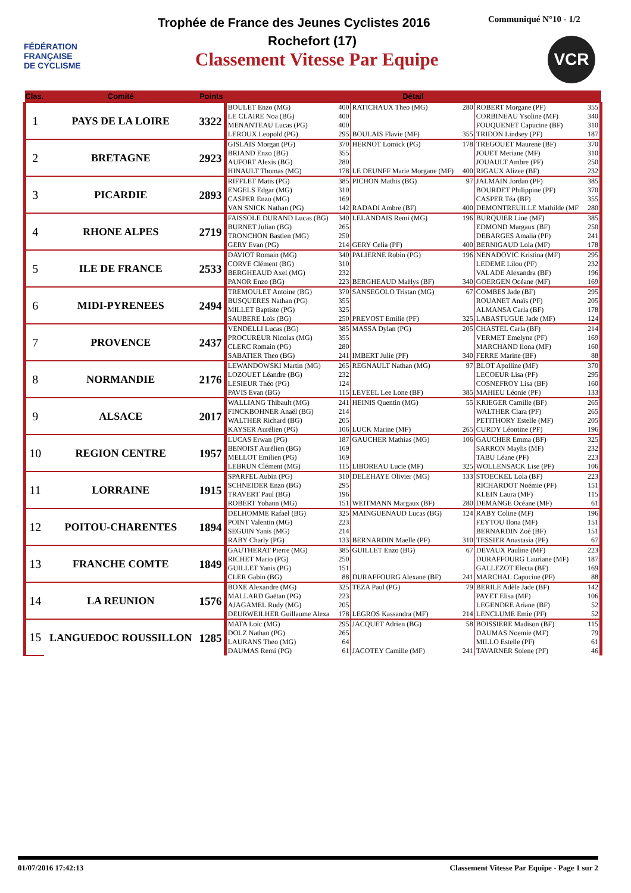FÉDÉRATION
FRANÇAISE
DE CYCLISME
Trophée de France des Jeunes Cyclistes 2016
Communiqué N°10 - 1/2
Rochefort (17)
Classement Vitesse Par Equipe
VCR
| Clas. | Comité | Points | Détail | | | | | |
| --- | --- | --- | --- | --- | --- | --- | --- | --- |
| 1 | PAYS DE LA LOIRE | 3322 | BOULET Enzo (MG) | 400 | RATICHAUX Theo (MG) | 280 | ROBERT Morgane (PF) | 355 |
| | | | LE CLAIRE Noa (BG) | 400 | | | CORBINEAU Ysoline (MF) | 340 |
| | | | MENANTEAU Lucas (PG) | 400 | | | FOUQUENET Capucine (BF) | 310 |
| | | | LEROUX Leopold (PG) | 295 | BOULAIS Flavie (MF) | 355 | TRIDON Lindsey (PF) | 187 |
| 2 | BRETAGNE | 2923 | GISLAIS Morgan (PG) | 370 | HERNOT Lomick (PG) | 178 | TREGOUET Maurene (BF) | 370 |
| | | | BRIAND Enzo (BG) | 355 | | | JOUET Meriane (MF) | 310 |
| | | | AUFORT Alexis (BG) | 280 | | | JOUAULT Ambre (PF) | 250 |
| | | | HINAULT Thomas (MG) | 178 | LE DEUNFF Marie Morgane (MF) | 400 | RIGAUX Alizee (BF) | 232 |
| 3 | PICARDIE | 2893 | RIFFLET Matis (PG) | 385 | PICHON Mathis (BG) | 97 | JALMAIN Jordan (PF) | 385 |
| | | | ENGELS Edgar (MG) | 310 | | | BOURDET Philippine (PF) | 370 |
| | | | CASPER Enzo (MG) | 169 | | | CASPER Téa (BF) | 355 |
| | | | VAN SNICK Nathan (PG) | 142 | RADADI Ambre (BF) | 400 | DEMONTREUILLE Mathilde (MF | 280 |
| 4 | RHONE ALPES | 2719 | FAISSOLE DURAND Lucas (BG) | 340 | LELANDAIS Remi (MG) | 196 | BURQUIER Line (MF) | 385 |
| | | | BURNET Julian (BG) | 265 | | | EDMOND Margaux (BF) | 250 |
| | | | TRONCHON Bastien (MG) | 250 | | | DEBARGES Amalia (PF) | 241 |
| | | | GERY Evan (PG) | 214 | GERY Celia (PF) | 400 | BERNIGAUD Lola (MF) | 178 |
| 5 | ILE DE FRANCE | 2533 | DAVIOT Romain (MG) | 340 | PALIERNE Robin (PG) | 196 | NENADOVIC Kristina (MF) | 295 |
| | | | CORVE Clément (BG) | 310 | | | LEDEME Lilou (PF) | 232 |
| | | | BERGHEAUD Axel (MG) | 232 | | | VALADE Alexandra (BF) | 196 |
| | | | PANOR Enzo (BG) | 223 | BERGHEAUD Maëlys (BF) | 340 | GOERGEN Océane (MF) | 169 |
| 6 | MIDI-PYRENEES | 2494 | TREMOULET Antoine (BG) | 370 | SANSEGOLO Tristan (MG) | 67 | COMBES Jade (BF) | 295 |
| | | | BUSQUERES Nathan (PG) | 355 | | | ROUANET Anaïs (PF) | 205 |
| | | | MILLET Baptiste (PG) | 325 | | | ALMANSA Carla (BF) | 178 |
| | | | SAUBERE Loïs (BG) | 250 | PREVOST Emilie (PF) | 325 | LABASTUGUE Jade (MF) | 124 |
| 7 | PROVENCE | 2437 | VENDELLI Lucas (BG) | 385 | MASSA Dylan (PG) | 205 | CHASTEL Carla (BF) | 214 |
| | | | PROCUREUR Nicolas (MG) | 355 | | | VERMET Emelyne (PF) | 169 |
| | | | CLERC Romain (PG) | 280 | | | MARCHAND Ilona (MF) | 160 |
| | | | SABATIER Theo (BG) | 241 | IMBERT Julie (PF) | 340 | FERRE Marine (BF) | 88 |
| 8 | NORMANDIE | 2176 | LEWANDOWSKI Martin (MG) | 265 | REGNAULT Nathan (MG) | 97 | BLOT Apolline (MF) | 370 |
| | | | LOZOUET Léandre (BG) | 232 | | | LECOEUR Lisa (PF) | 295 |
| | | | LESIEUR Théo (PG) | 124 | | | COSNEFROY Lisa (BF) | 160 |
| | | | PAVIS Evan (BG) | 115 | LEVEEL Lee Lone (BF) | 385 | MAHIEU Léonie (PF) | 133 |
| 9 | ALSACE | 2017 | WALLIANG Thibault (MG) | 241 | HEINIS Quentin (MG) | 55 | KRIEGER Camille (BF) | 265 |
| | | | FINCKBOHNER Anaël (BG) | 214 | | | WALTHER Clara (PF) | 265 |
| | | | WALTHER Richard (BG) | 205 | | | PETITHORY Estelle (MF) | 205 |
| | | | KAYSER Aurélien (PG) | 106 | LUCK Marine (MF) | 265 | CURDY Léontine (PF) | 196 |
| 10 | REGION CENTRE | 1957 | LUCAS Erwan (PG) | 187 | GAUCHER Mathias (MG) | 106 | GAUCHER Emma (BF) | 325 |
| | | | BENOIST Aurélien (BG) | 169 | | | SARRON Maylis (MF) | 232 |
| | | | MELLOT Emilien (PG) | 169 | | | TABU Léane (PF) | 223 |
| | | | LEBRUN Clément (MG) | 115 | LIBOREAU Lucie (MF) | 325 | WOLLENSACK Lise (PF) | 106 |
| 11 | LORRAINE | 1915 | SPARFEL Aubin (PG) | 310 | DELEHAYE Olivier (MG) | 133 | STOECKEL Lola (BF) | 223 |
| | | | SCHNEIDER Enzo (BG) | 295 | | | RICHARDOT Noémie (PF) | 151 |
| | | | TRAVERT Paul (BG) | 196 | | | KLEIN Laura (MF) | 115 |
| | | | ROBERT Yohann (MG) | 151 | WEITMANN Margaux (BF) | 280 | DEMANGE Océane (MF) | 61 |
| 12 | POITOU-CHARENTES | 1894 | DELHOMME Rafael (BG) | 325 | MAINGUENAUD Lucas (BG) | 124 | RABY Coline (MF) | 196 |
| | | | POINT Valentin (MG) | 223 | | | FEYTOU Ilona (MF) | 151 |
| | | | SEGUIN Yanis (MG) | 214 | | | BERNARDIN Zoé (BF) | 151 |
| | | | RABY Charly (PG) | 133 | BERNARDIN Maelle (PF) | 310 | TESSIER Anastasia (PF) | 67 |
| 13 | FRANCHE COMTE | 1849 | GAUTHERAT Pierre (MG) | 385 | GUILLET Enzo (BG) | 67 | DEVAUX Pauline (MF) | 223 |
| | | | RICHET Mario (PG) | 250 | | | DURAFFOURG Lauriane (MF) | 187 |
| | | | GUILLET Yanis (PG) | 151 | | | GALLEZOT Electa (BF) | 169 |
| | | | CLER Gabin (BG) | 88 | DURAFFOURG Alexane (BF) | 241 | MARCHAL Capucine (PF) | 88 |
| 14 | LA REUNION | 1576 | BOXE Alexandre (MG) | 325 | TEZA Paul (PG) | 79 | BERILE Adèle Jade (BF) | 142 |
| | | | MALLARD Gaëtan (PG) | 223 | | | PAYET Elisa (MF) | 106 |
| | | | AJAGAMEL Rudy (MG) | 205 | | | LEGENDRE Ariane (BF) | 52 |
| | | | DEURWEILHER Guillaume Alexa | 178 | LEGROS Kassandra (MF) | 214 | LENCLUME Emie (PF) | 52 |
| 15 | LANGUEDOC ROUSSILLON | 1285 | MATA Loic (MG) | 295 | JACQUET Adrien (BG) | 58 | BOISSIERE Madison (BF) | 115 |
| | | | DOLZ Nathan (PG) | 265 | | | DAUMAS Noemie (MF) | 79 |
| | | | LAURANS Theo (MG) | 64 | | | MILLO Estelle (PF) | 61 |
| | | | DAUMAS Remi (PG) | 61 | JACOTEY Camille (MF) | 241 | TAVARNER Solene (PF) | 46 |
01/07/2016 17:42:13 Classement Vitesse Par Equipe - Page 1 sur 2